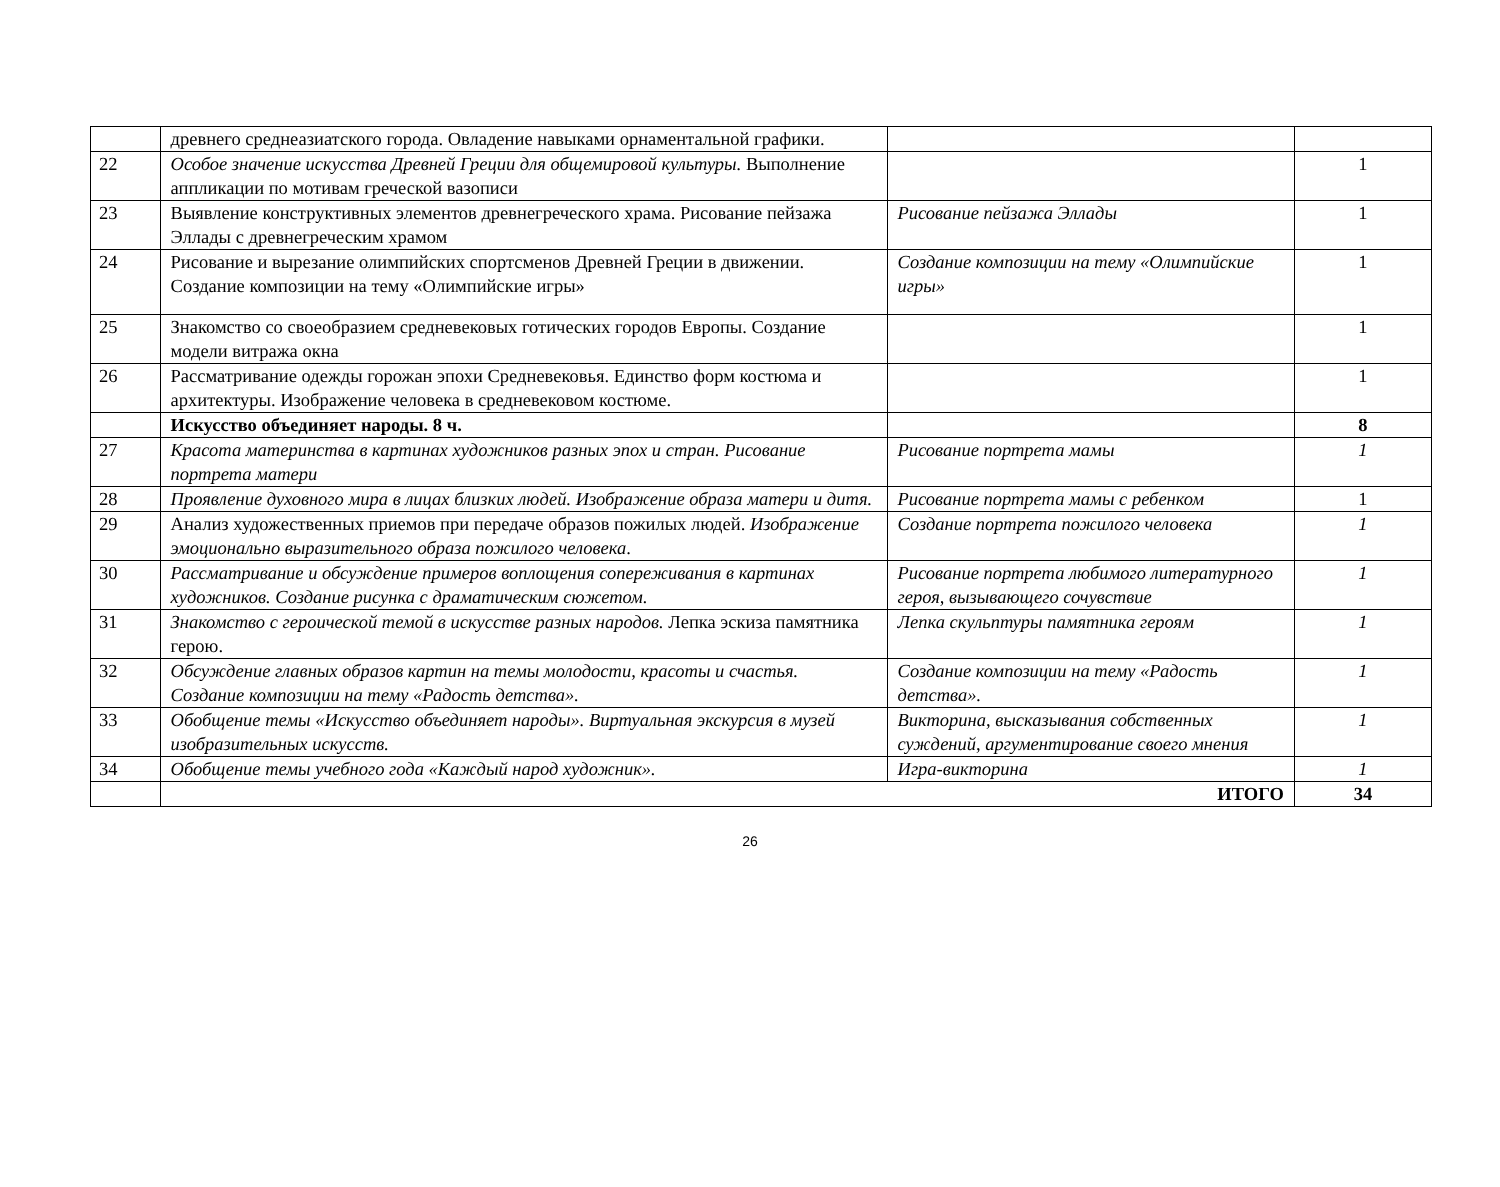| | древнего среднеазиатского города. Овладение навыками орнаментальной графики. | | |
| 22 | Особое значение искусства Древней Греции для общемировой культуры. Выполнение аппликации по мотивам греческой вазописи | | 1 |
| 23 | Выявление конструктивных элементов древнегреческого храма. Рисование пейзажа Эллады с древнегреческим храмом | Рисование пейзажа Эллады | 1 |
| 24 | Рисование и вырезание олимпийских спортсменов Древней Греции в движении. Создание композиции на тему «Олимпийские игры» | Создание композиции на тему «Олимпийские игры» | 1 |
| 25 | Знакомство со своеобразием средневековых готических городов Европы. Создание модели витража окна | | 1 |
| 26 | Рассматривание одежды горожан эпохи Средневековья. Единство форм костюма и архитектуры. Изображение человека в средневековом костюме. | | 1 |
| | Искусство объединяет народы. 8 ч. | | 8 |
| 27 | Красота материнства в картинах художников разных эпох и стран. Рисование портрета матери | Рисование портрета мамы | 1 |
| 28 | Проявление духовного мира в лицах близких людей. Изображение образа матери и дитя. | Рисование портрета мамы с ребенком | 1 |
| 29 | Анализ художественных приемов при передаче образов пожилых людей. Изображение эмоционально выразительного образа пожилого человека . | Создание портрета пожилого человека | 1 |
| 30 | Рассматривание и обсуждение примеров воплощения сопереживания в картинах художников. Создание рисунка с драматическим сюжетом. | Рисование портрета любимого литературного героя, вызывающего сочувствие | 1 |
| 31 | Знакомство с героической темой в искусстве разных народов. Лепка эскиза памятника герою. | Лепка скульптуры памятника героям | 1 |
| 32 | Обсуждение главных образов картин на темы молодости, красоты и счастья. Создание композиции на тему «Радость детства». | Создание композиции на тему «Радость детства». | 1 |
| 33 | Обобщение темы «Искусство объединяет народы». Виртуальная экскурсия в музей изобразительных искусств. | Викторина, высказывания собственных суждений, аргументирование своего мнения | 1 |
| 34 | Обобщение темы учебного года «Каждый народ художник». | Игра-викторина | 1 |
| | ИТОГО | | 34 |
26